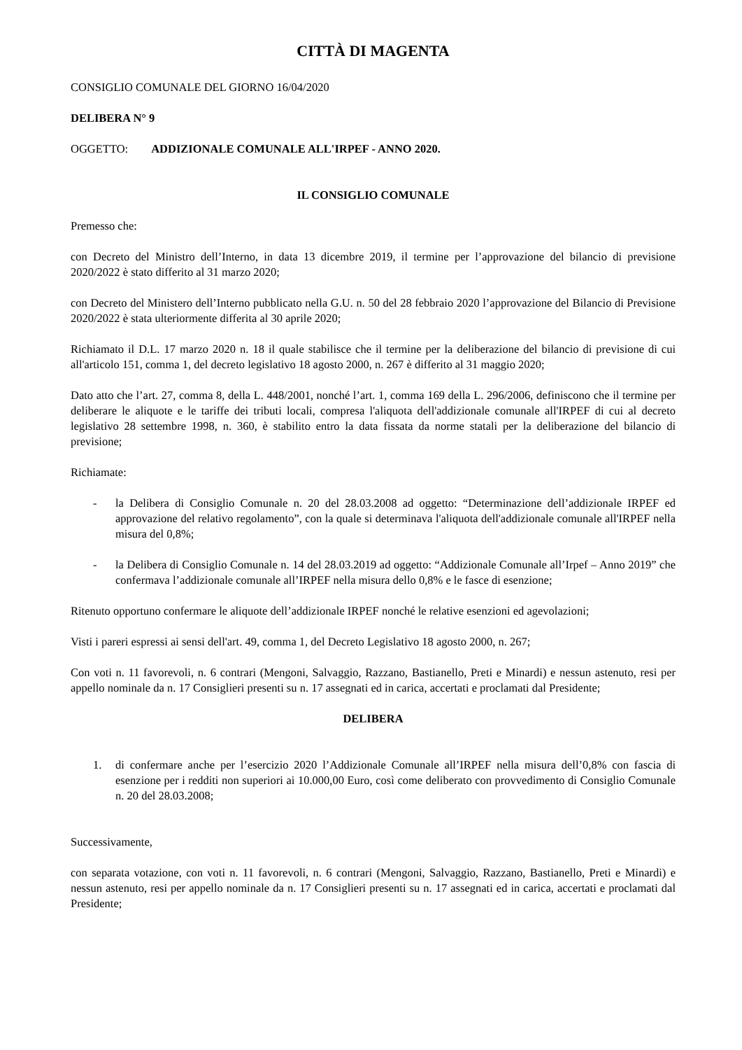CITTÀ DI MAGENTA
CONSIGLIO COMUNALE DEL GIORNO 16/04/2020
DELIBERA N° 9
OGGETTO: ADDIZIONALE COMUNALE ALL'IRPEF - ANNO 2020.
IL CONSIGLIO COMUNALE
Premesso che:
con Decreto del Ministro dell’Interno, in data 13 dicembre 2019, il termine per l’approvazione del bilancio di previsione 2020/2022 è stato differito al 31 marzo 2020;
con Decreto del Ministero dell’Interno pubblicato nella G.U. n. 50 del 28 febbraio 2020 l’approvazione del Bilancio di Previsione 2020/2022 è stata ulteriormente differita al 30 aprile 2020;
Richiamato il D.L. 17 marzo 2020 n. 18 il quale stabilisce che il termine per la deliberazione del bilancio di previsione di cui all'articolo 151, comma 1, del decreto legislativo 18 agosto 2000, n. 267 è differito al 31 maggio 2020;
Dato atto che l’art. 27, comma 8, della L. 448/2001, nonché l’art. 1, comma 169 della L. 296/2006, definiscono che il termine per deliberare le aliquote e le tariffe dei tributi locali, compresa l'aliquota dell'addizionale comunale all'IRPEF di cui al decreto legislativo 28 settembre 1998, n. 360, è stabilito entro la data fissata da norme statali per la deliberazione del bilancio di previsione;
Richiamate:
- la Delibera di Consiglio Comunale n. 20 del 28.03.2008 ad oggetto: “Determinazione dell’addizionale IRPEF ed approvazione del relativo regolamento”, con la quale si determinava l'aliquota dell'addizionale comunale all'IRPEF nella misura del 0,8%;
- la Delibera di Consiglio Comunale n. 14 del 28.03.2019 ad oggetto: “Addizionale Comunale all’Irpef – Anno 2019” che confermava l’addizionale comunale all’IRPEF nella misura dello 0,8% e le fasce di esenzione;
Ritenuto opportuno confermare le aliquote dell’addizionale IRPEF nonché le relative esenzioni ed agevolazioni;
Visti i pareri espressi ai sensi dell'art. 49, comma 1, del Decreto Legislativo 18 agosto 2000, n. 267;
Con voti n. 11 favorevoli, n. 6 contrari (Mengoni, Salvaggio, Razzano, Bastianello, Preti e Minardi) e nessun astenuto, resi per appello nominale da n. 17 Consiglieri presenti su n. 17 assegnati ed in carica, accertati e proclamati dal Presidente;
DELIBERA
1. di confermare anche per l’esercizio 2020 l’Addizionale Comunale all’IRPEF nella misura dell’0,8% con fascia di esenzione per i redditi non superiori ai 10.000,00 Euro, così come deliberato con provvedimento di Consiglio Comunale n. 20 del 28.03.2008;
Successivamente,
con separata votazione, con voti n. 11 favorevoli, n. 6 contrari (Mengoni, Salvaggio, Razzano, Bastianello, Preti e Minardi) e nessun astenuto, resi per appello nominale da n. 17 Consiglieri presenti su n. 17 assegnati ed in carica, accertati e proclamati dal Presidente;